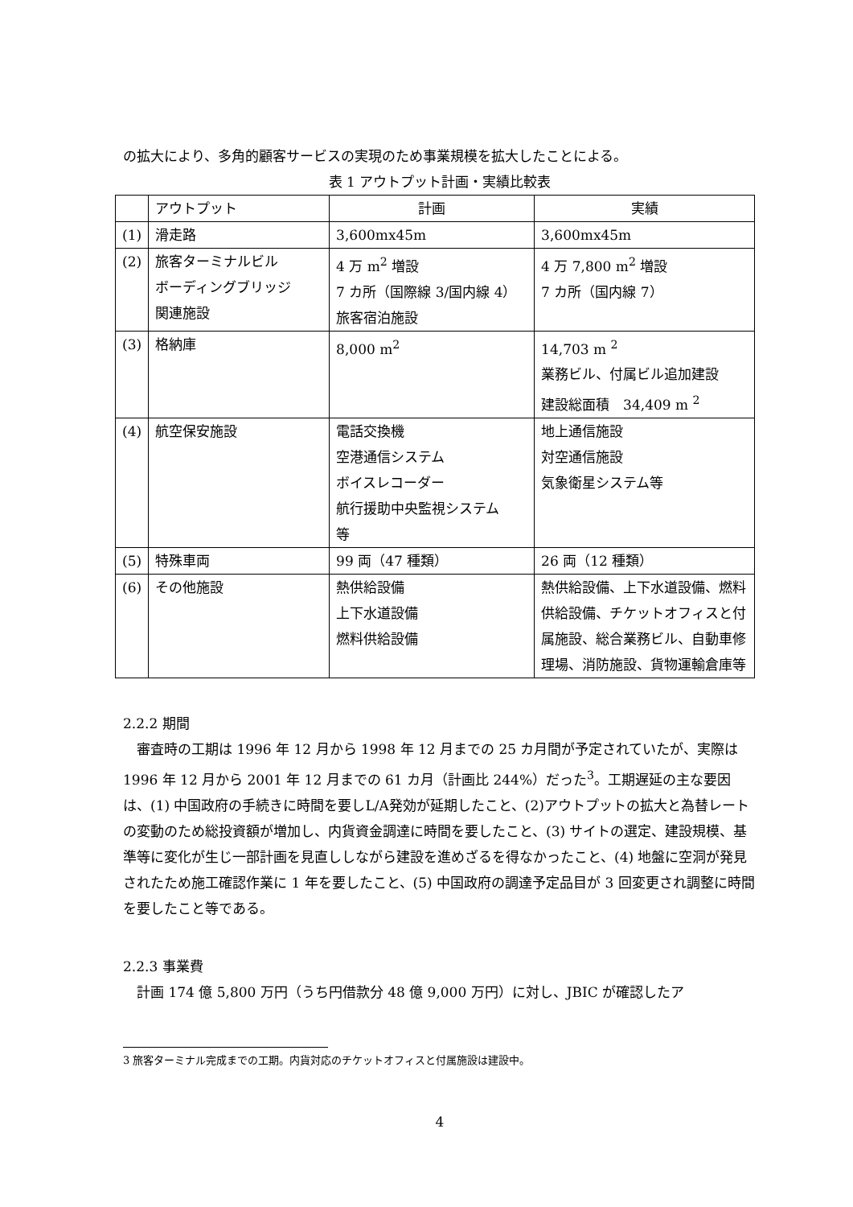の拡大により、多角的顧客サービスの実現のため事業規模を拡大したことによる。
表 1 アウトプット計画・実績比較表
| | アウトプット | 計画 | 実績 |
| (1) | 滑走路 | 3,600mx45m | 3,600mx45m |
| (2) | 旅客ターミナルビル ボーディングブリッジ 関連施設 | 4 万 m<sup>2</sup> 増設 7 カ所（国際線 3/国内線 4） 旅客宿泊施設 | 4 万 7,800 m<sup>2</sup> 増設 7 カ所（国内線 7） |
| (3) | 格納庫 | 8,000 m<sup>2</sup> | 14,703 m <sup>2</sup> 業務ビル、付属ビル追加建設 建設総面積 34,409 m <sup>2</sup> |
| (4) | 航空保安施設 | 電話交換機 空港通信システム ボイスレコーダー 航行援助中央監視システム 等 | 地上通信施設 対空通信施設 気象衛星システム等 |
| (5) | 特殊車両 | 99 両（47 種類） | 26 両（12 種類） |
| (6) | その他施設 | 熱供給設備 上下水道設備 燃料供給設備 | 熱供給設備、上下水道設備、燃料供給設備、チケットオフィスと付属施設、総合業務ビル、自動車修理場、消防施設、貨物運輸倉庫等 |
2.2.2 期間
審査時の工期は 1996 年 12 月から 1998 年 12 月までの 25 カ月間が予定されていたが、実際は 1996 年 12 月から 2001 年 12 月までの 61 カ月（計画比 244%）だった<sup>3</sup>。工期遅延の主な要因は、(1) 中国政府の手続きに時間を要しL/A発効が延期したこと、(2)アウトプットの拡大と為替レートの変動のため総投資額が増加し、内貨資金調達に時間を要したこと、(3) サイトの選定、建設規模、基準等に変化が生じ一部計画を見直ししながら建設を進めざるを得なかったこと、(4) 地盤に空洞が発見されたため施工確認作業に 1 年を要したこと、(5) 中国政府の調達予定品目が 3 回変更され調整に時間を要したこと等である。
2.2.3 事業費
計画 174 億 5,800 万円（うち円借款分 48 億 9,000 万円）に対し、JBIC が確認したア
3 旅客ターミナル完成までの工期。内貨対応のチケットオフィスと付属施設は建設中。
4